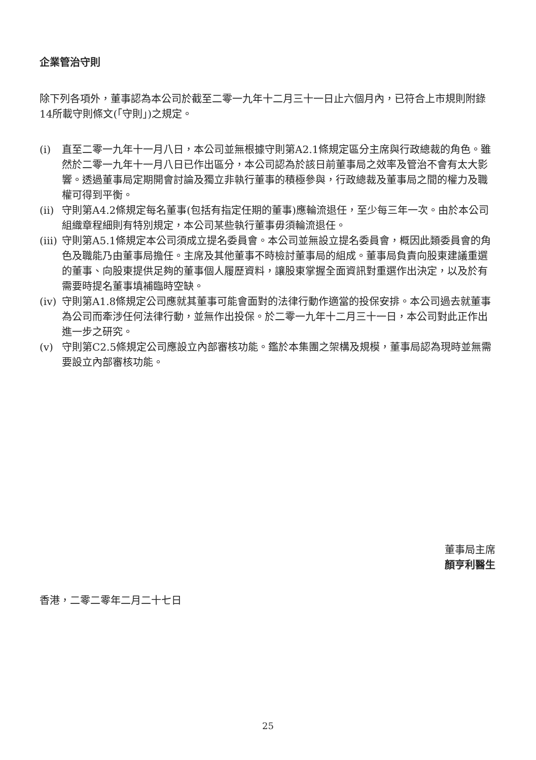企業管治守則
除下列各項外，董事認為本公司於截至二零一九年十二月三十一日止六個月內，已符合上市規則附錄14所載守則條文(「守則」)之規定。
(i) 直至二零一九年十一月八日，本公司並無根據守則第A2.1條規定區分主席與行政總裁的角色。雖然於二零一九年十一月八日已作出區分，本公司認為於該日前董事局之效率及管治不會有太大影響。透過董事局定期開會討論及獨立非執行董事的積極參與，行政總裁及董事局之間的權力及職權可得到平衡。
(ii) 守則第A4.2條規定每名董事(包括有指定任期的董事)應輪流退任，至少每三年一次。由於本公司組織章程細則有特別規定，本公司某些執行董事毋須輪流退任。
(iii) 守則第A5.1條規定本公司須成立提名委員會。本公司並無設立提名委員會，概因此類委員會的角色及職能乃由董事局擔任。主席及其他董事不時檢討董事局的組成。董事局負責向股東建議重選的董事、向股東提供足夠的董事個人履歷資料，讓股東掌握全面資訊對重選作出決定，以及於有需要時提名董事填補臨時空缺。
(iv) 守則第A1.8條規定公司應就其董事可能會面對的法律行動作適當的投保安排。本公司過去就董事為公司而牽涉任何法律行動，並無作出投保。於二零一九年十二月三十一日，本公司對此正作出進一步之研究。
(v) 守則第C2.5條規定公司應設立內部審核功能。鑑於本集團之架構及規模，董事局認為現時並無需要設立內部審核功能。
董事局主席
顏亨利醫生
香港，二零二零年二月二十七日
25